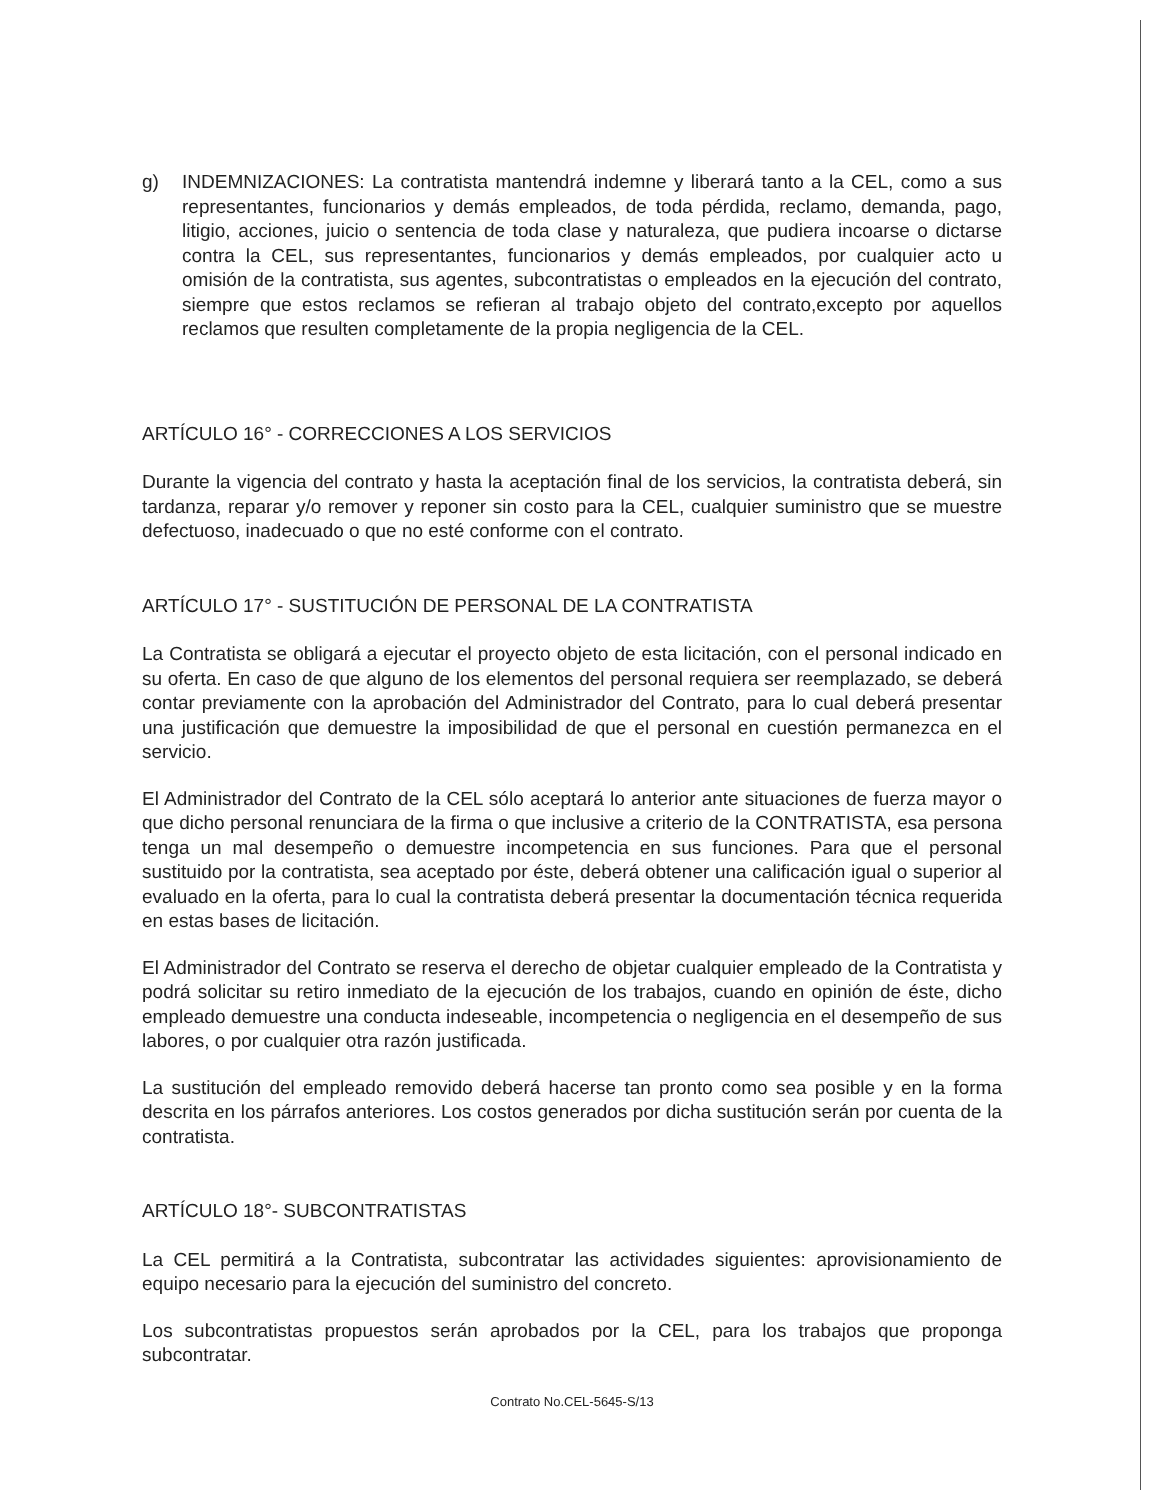g) INDEMNIZACIONES: La contratista mantendrá indemne y liberará tanto a la CEL, como a sus representantes, funcionarios y demás empleados, de toda pérdida, reclamo, demanda, pago, litigio, acciones, juicio o sentencia de toda clase y naturaleza, que pudiera incoarse o dictarse contra la CEL, sus representantes, funcionarios y demás empleados, por cualquier acto u omisión de la contratista, sus agentes, subcontratistas o empleados en la ejecución del contrato, siempre que estos reclamos se refieran al trabajo objeto del contrato,excepto por aquellos reclamos que resulten completamente de la propia negligencia de la CEL.
ARTÍCULO 16° - CORRECCIONES A LOS SERVICIOS
Durante la vigencia del contrato y hasta la aceptación final de los servicios, la contratista deberá, sin tardanza, reparar y/o remover y reponer sin costo para la CEL, cualquier suministro que se muestre defectuoso, inadecuado o que no esté conforme con el contrato.
ARTÍCULO 17° - SUSTITUCIÓN DE PERSONAL DE LA CONTRATISTA
La Contratista se obligará a ejecutar el proyecto objeto de esta licitación, con el personal indicado en su oferta. En caso de que alguno de los elementos del personal requiera ser reemplazado, se deberá contar previamente con la aprobación del Administrador del Contrato, para lo cual deberá presentar una justificación que demuestre la imposibilidad de que el personal en cuestión permanezca en el servicio.
El Administrador del Contrato de la CEL sólo aceptará lo anterior ante situaciones de fuerza mayor o que dicho personal renunciara de la firma o que inclusive a criterio de la CONTRATISTA, esa persona tenga un mal desempeño o demuestre incompetencia en sus funciones. Para que el personal sustituido por la contratista, sea aceptado por éste, deberá obtener una calificación igual o superior al evaluado en la oferta, para lo cual la contratista deberá presentar la documentación técnica requerida en estas bases de licitación.
El Administrador del Contrato se reserva el derecho de objetar cualquier empleado de la Contratista y podrá solicitar su retiro inmediato de la ejecución de los trabajos, cuando en opinión de éste, dicho empleado demuestre una conducta indeseable, incompetencia o negligencia en el desempeño de sus labores, o por cualquier otra razón justificada.
La sustitución del empleado removido deberá hacerse tan pronto como sea posible y en la forma descrita en los párrafos anteriores. Los costos generados por dicha sustitución serán por cuenta de la contratista.
ARTÍCULO 18°- SUBCONTRATISTAS
La CEL permitirá a la Contratista, subcontratar las actividades siguientes: aprovisionamiento de equipo necesario para la ejecución del suministro del concreto.
Los subcontratistas propuestos serán aprobados por la CEL, para los trabajos que proponga subcontratar.
Contrato No.CEL-5645-S/13